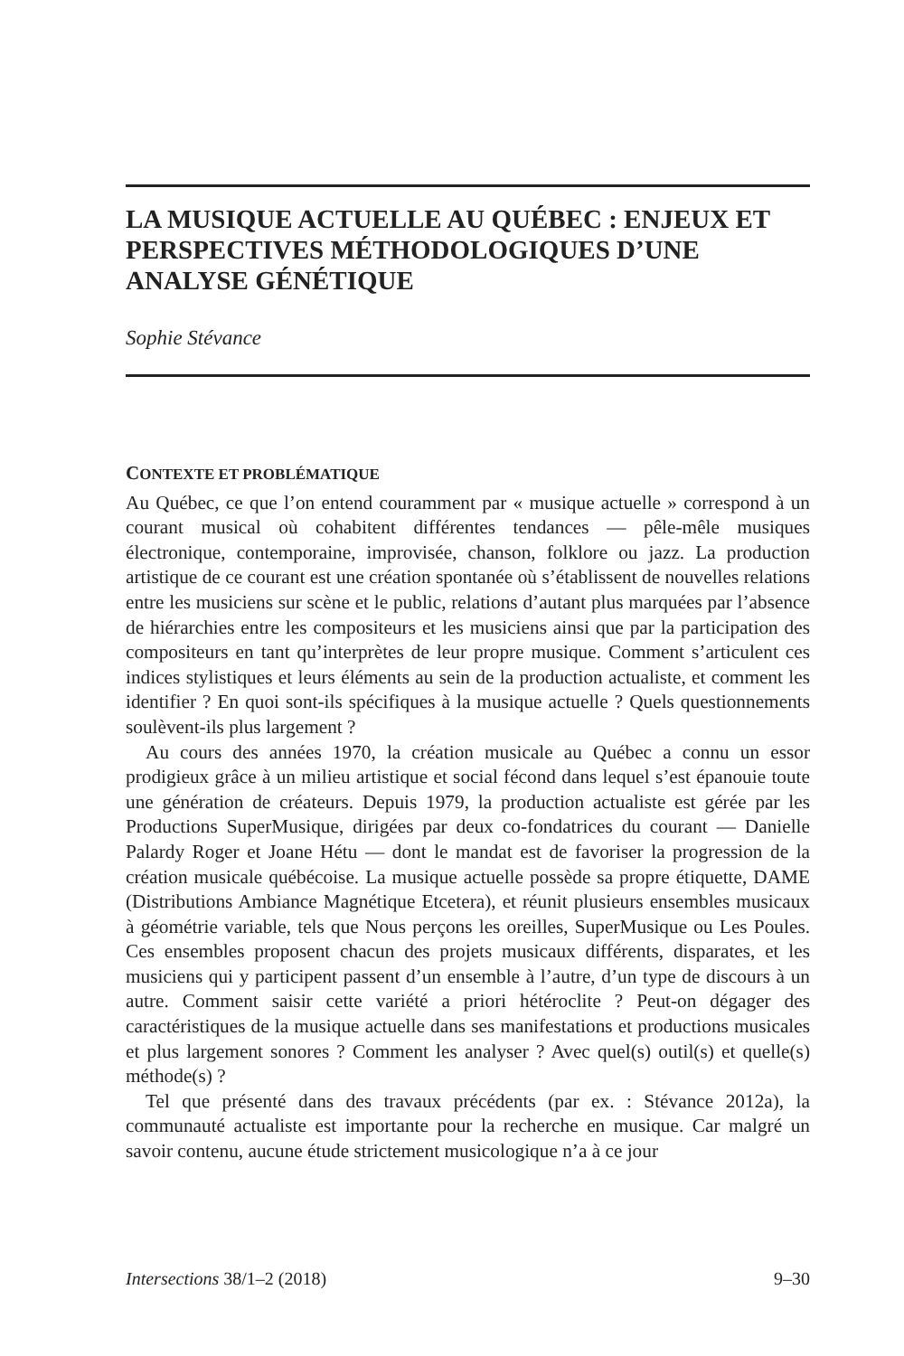LA MUSIQUE ACTUELLE AU QUÉBEC : ENJEUX ET PERSPECTIVES MÉTHODOLOGIQUES D’UNE ANALYSE GÉNÉTIQUE
Sophie Stévance
CONTEXTE ET PROBLÉMATIQUE
Au Québec, ce que l’on entend couramment par « musique actuelle » correspond à un courant musical où cohabitent différentes tendances — pêle-mêle musiques électronique, contemporaine, improvisée, chanson, folklore ou jazz. La production artistique de ce courant est une création spontanée où s’établissent de nouvelles relations entre les musiciens sur scène et le public, relations d’autant plus marquées par l’absence de hiérarchies entre les compositeurs et les musiciens ainsi que par la participation des compositeurs en tant qu’interprètes de leur propre musique. Comment s’articulent ces indices stylistiques et leurs éléments au sein de la production actualiste, et comment les identifier ? En quoi sont-ils spécifiques à la musique actuelle ? Quels questionnements soulèvent-ils plus largement ?
Au cours des années 1970, la création musicale au Québec a connu un essor prodigieux grâce à un milieu artistique et social fécond dans lequel s’est épanouie toute une génération de créateurs. Depuis 1979, la production actualiste est gérée par les Productions SuperMusique, dirigées par deux co-fondatrices du courant — Danielle Palardy Roger et Joane Hétu — dont le mandat est de favoriser la progression de la création musicale québécoise. La musique actuelle possède sa propre étiquette, DAME (Distributions Ambiance Magnétique Etcetera), et réunit plusieurs ensembles musicaux à géométrie variable, tels que Nous perçons les oreilles, SuperMusique ou Les Poules. Ces ensembles proposent chacun des projets musicaux différents, disparates, et les musiciens qui y participent passent d’un ensemble à l’autre, d’un type de discours à un autre. Comment saisir cette variété a priori hétéroclite ? Peut-on dégager des caractéristiques de la musique actuelle dans ses manifestations et productions musicales et plus largement sonores ? Comment les analyser ? Avec quel(s) outil(s) et quelle(s) méthode(s) ?
Tel que présenté dans des travaux précédents (par ex. : Stévance 2012a), la communauté actualiste est importante pour la recherche en musique. Car malgré un savoir contenu, aucune étude strictement musicologique n’a à ce jour
Intersections 38/1–2 (2018) 9–30